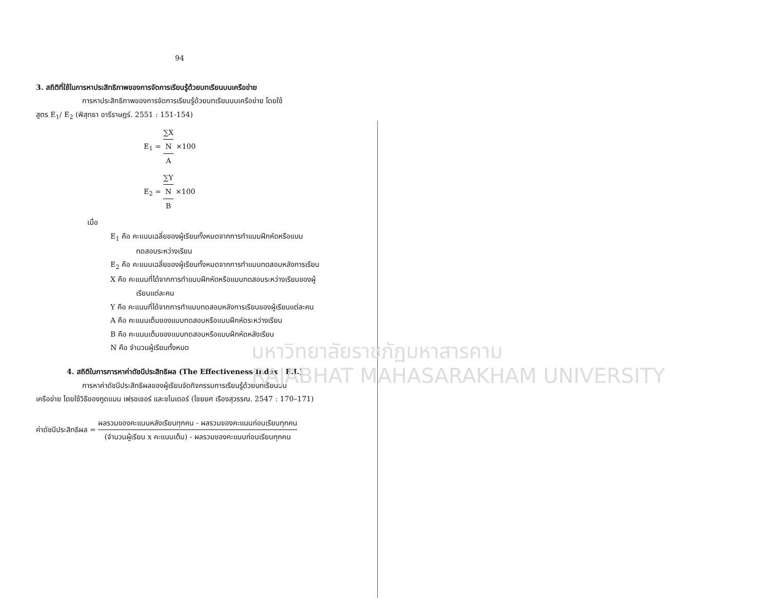มหาวิทยาลัยราชภัฏมหาสารคาม
RAJABHAT MAHASARAKHAM UNIVERSITY
94
3. สถิติที่ใช้ในการหาประสิทธิภาพของการจัดการเรียนรู้ด้วยบทเรียนบนเครือข่าย
การหาประสิทธิภาพของการจัดการเรียนรู้ด้วยบทเรียนบนเครือข่าย โดยใช้
สูตร E<sub>1</sub>/ E<sub>2</sub> (พิสุทธา อารีราษฎร์. 2551 : 151-154)
E<sub>1</sub> = ∑X
N A ×100
E<sub>2</sub> = ∑Y
N B ×100
เมื่อ
E<sub>1</sub> คือ คะแนนเฉลี่ยของผู้เรียนทั้งหมดจากการทำแบบฝึกหัดหรือแบบทดสอบระหว่างเรียน
E<sub>2</sub> คือ คะแนนเฉลี่ยของผู้เรียนทั้งหมดจากการทำแบบทดสอบหลังการเรียน
X คือ คะแนนที่ได้จากการทำแบบฝึกหัดหรือแบบทดสอบระหว่างเรียนของผู้เรียนแต่ละคน
Y คือ คะแนนที่ได้จากการทำแบบทดสอบหลังการเรียนของผู้เรียนแต่ละคน
A คือ คะแนนเต็มของแบบทดสอบหรือแบบฝึกหัดระหว่างเรียน
B คือ คะแนนเต็มของแบบทดสอบหรือแบบฝึกหัดหลังเรียน
N คือ จำนวนผู้เรียนทั้งหมด
4. สถิติในการการหาค่าดัชนีประสิทธิผล (The Effectiveness Index : E.I.)
การหาค่าดัชนีประสิทธิผลของผู้เรียนจัดกิจกรรมการเรียนรู้ด้วยบทเรียนบน
เครือข่าย โดยใช้วิธีของกูดแมน เฟรชเชอร์ และชไนเดอร์ (ไชยยศ เรืองสุวรรณ. 2547 : 170–171)
ค่าดัชนีประสิทธิผล = ผลรวมของคะแนนหลังเรียนทุกคน - ผลรวมของคะแนนก่อนเรียนทุกคน (จำนวนผู้เรียน x คะแนนเต็ม) - ผลรวมของคะแนนก่อนเรียนทุกคน